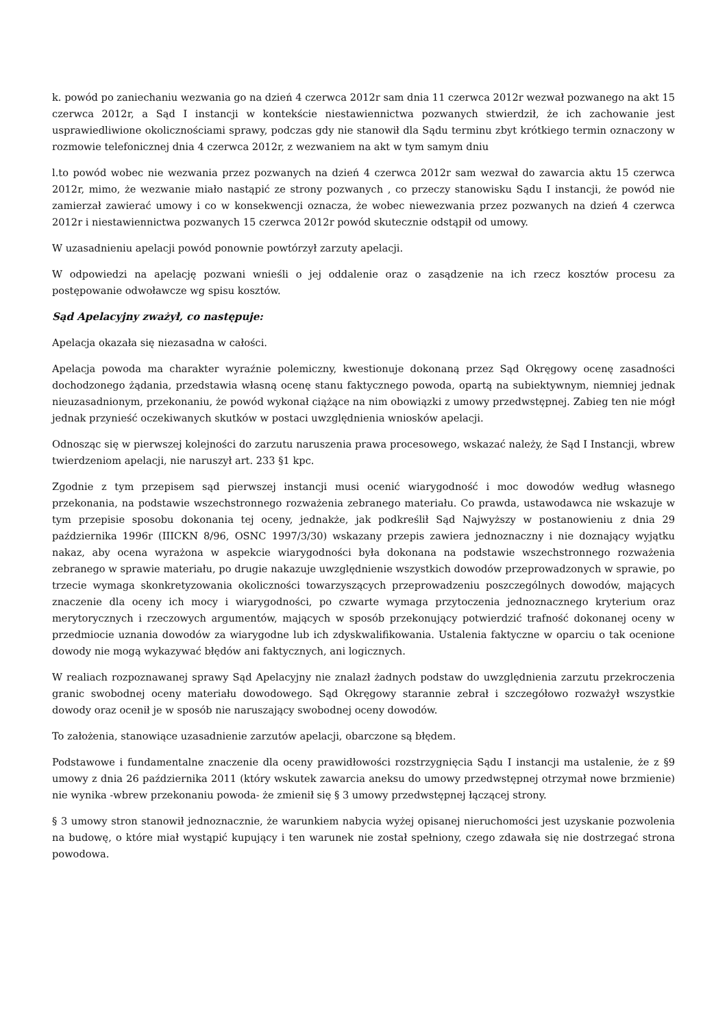k. powód po zaniechaniu wezwania go na dzień 4 czerwca 2012r sam dnia 11 czerwca 2012r wezwał pozwanego na akt 15 czerwca 2012r, a Sąd I instancji w kontekście niestawiennictwa pozwanych stwierdził, że ich zachowanie jest usprawiedliwione okolicznościami sprawy, podczas gdy nie stanowił dla Sądu terminu zbyt krótkiego termin oznaczony w rozmowie telefonicznej dnia 4 czerwca 2012r, z wezwaniem na akt w tym samym dniu
l.to powód wobec nie wezwania przez pozwanych na dzień 4 czerwca 2012r sam wezwał do zawarcia aktu 15 czerwca 2012r, mimo, że wezwanie miało nastąpić ze strony pozwanych , co przeczy stanowisku Sądu I instancji, że powód nie zamierzał zawierać umowy i co w konsekwencji oznacza, że wobec niewezwania przez pozwanych na dzień 4 czerwca 2012r i niestawiennictwa pozwanych 15 czerwca 2012r powód skutecznie odstąpił od umowy.
W uzasadnieniu apelacji powód ponownie powtórzył zarzuty apelacji.
W odpowiedzi na apelację pozwani wnieśli o jej oddalenie oraz o zasądzenie na ich rzecz kosztów procesu za postępowanie odwoławcze wg spisu kosztów.
Sąd Apelacyjny zważył, co następuje:
Apelacja okazała się niezasadna w całości.
Apelacja powoda ma charakter wyraźnie polemiczny, kwestionuje dokonaną przez Sąd Okręgowy ocenę zasadności dochodzonego żądania, przedstawia własną ocenę stanu faktycznego powoda, opartą na subiektywnym, niemniej jednak nieuzasadnionym, przekonaniu, że powód wykonał ciążące na nim obowiązki z umowy przedwstępnej. Zabieg ten nie mógł jednak przynieść oczekiwanych skutków w postaci uwzględnienia wniosków apelacji.
Odnosząc się w pierwszej kolejności do zarzutu naruszenia prawa procesowego, wskazać należy, że Sąd I Instancji, wbrew twierdzeniom apelacji, nie naruszył art. 233 §1 kpc.
Zgodnie z tym przepisem sąd pierwszej instancji musi ocenić wiarygodność i moc dowodów według własnego przekonania, na podstawie wszechstronnego rozważenia zebranego materiału. Co prawda, ustawodawca nie wskazuje w tym przepisie sposobu dokonania tej oceny, jednakże, jak podkreślił Sąd Najwyższy w postanowieniu z dnia 29 października 1996r (IIICKN 8/96, OSNC 1997/3/30) wskazany przepis zawiera jednoznaczny i nie doznający wyjątku nakaz, aby ocena wyrażona w aspekcie wiarygodności była dokonana na podstawie wszechstronnego rozważenia zebranego w sprawie materiału, po drugie nakazuje uwzględnienie wszystkich dowodów przeprowadzonych w sprawie, po trzecie wymaga skonkretyzowania okoliczności towarzyszących przeprowadzeniu poszczególnych dowodów, mających znaczenie dla oceny ich mocy i wiarygodności, po czwarte wymaga przytoczenia jednoznacznego kryterium oraz merytorycznych i rzeczowych argumentów, mających w sposób przekonujący potwierdzić trafność dokonanej oceny w przedmiocie uznania dowodów za wiarygodne lub ich zdyskwalifikowania. Ustalenia faktyczne w oparciu o tak ocenione dowody nie mogą wykazywać błędów ani faktycznych, ani logicznych.
W realiach rozpoznawanej sprawy Sąd Apelacyjny nie znalazł żadnych podstaw do uwzględnienia zarzutu przekroczenia granic swobodnej oceny materiału dowodowego. Sąd Okręgowy starannie zebrał i szczegółowo rozważył wszystkie dowody oraz ocenił je w sposób nie naruszający swobodnej oceny dowodów.
To założenia, stanowiące uzasadnienie zarzutów apelacji, obarczone są błędem.
Podstawowe i fundamentalne znaczenie dla oceny prawidłowości rozstrzygnięcia Sądu I instancji ma ustalenie, że z §9 umowy z dnia 26 października 2011 (który wskutek zawarcia aneksu do umowy przedwstępnej otrzymał nowe brzmienie) nie wynika -wbrew przekonaniu powoda- że zmienił się § 3 umowy przedwstępnej łączącej strony.
§ 3 umowy stron stanowił jednoznacznie, że warunkiem nabycia wyżej opisanej nieruchomości jest uzyskanie pozwolenia na budowę, o które miał wystąpić kupujący i ten warunek nie został spełniony, czego zdawała się nie dostrzegać strona powodowa.